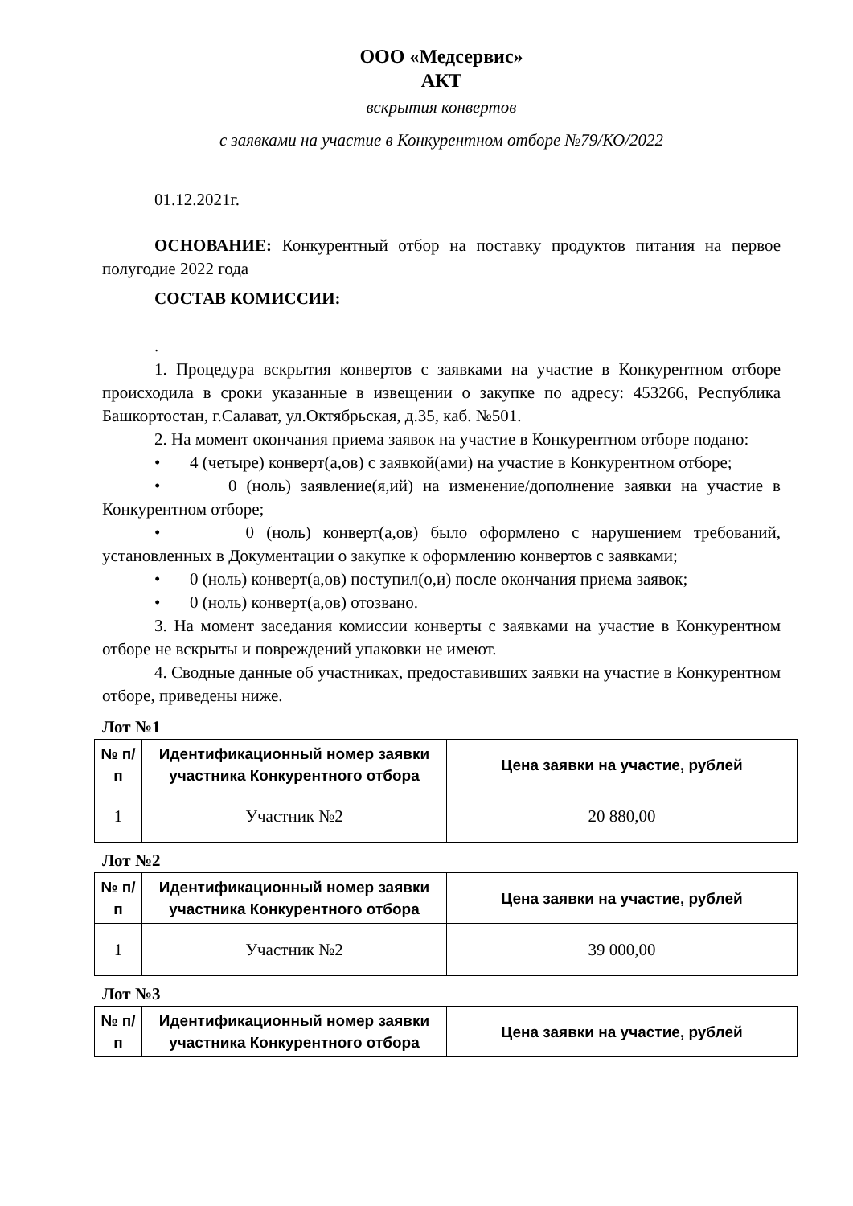ООО «Медсервис»
АКТ
вскрытия конвертов
с заявками на участие в Конкурентном отборе №79/КО/2022
01.12.2021г.
ОСНОВАНИЕ: Конкурентный отбор на поставку продуктов питания на первое полугодие 2022 года
СОСТАВ КОМИССИИ:
.
1. Процедура вскрытия конвертов с заявками на участие в Конкурентном отборе происходила в сроки указанные в извещении о закупке по адресу: 453266, Республика Башкортостан, г.Салават, ул.Октябрьская, д.35, каб. №501.
2. На момент окончания приема заявок на участие в Конкурентном отборе подано:
• 4 (четыре) конверт(а,ов) с заявкой(ами) на участие в Конкурентном отборе;
• 0 (ноль) заявление(я,ий) на изменение/дополнение заявки на участие в Конкурентном отборе;
• 0 (ноль) конверт(а,ов) было оформлено с нарушением требований, установленных в Документации о закупке к оформлению конвертов с заявками;
• 0 (ноль) конверт(а,ов) поступил(о,и) после окончания приема заявок;
• 0 (ноль) конверт(а,ов) отозвано.
3. На момент заседания комиссии конверты с заявками на участие в Конкурентном отборе не вскрыты и повреждений упаковки не имеют.
4. Сводные данные об участниках, предоставивших заявки на участие в Конкурентном отборе, приведены ниже.
Лот №1
| № п/п | Идентификационный номер заявки участника Конкурентного отбора | Цена заявки на участие, рублей |
| --- | --- | --- |
| 1 | Участник №2 | 20 880,00 |
Лот №2
| № п/п | Идентификационный номер заявки участника Конкурентного отбора | Цена заявки на участие, рублей |
| --- | --- | --- |
| 1 | Участник №2 | 39 000,00 |
Лот №3
| № п/п | Идентификационный номер заявки участника Конкурентного отбора | Цена заявки на участие, рублей |
| --- | --- | --- |